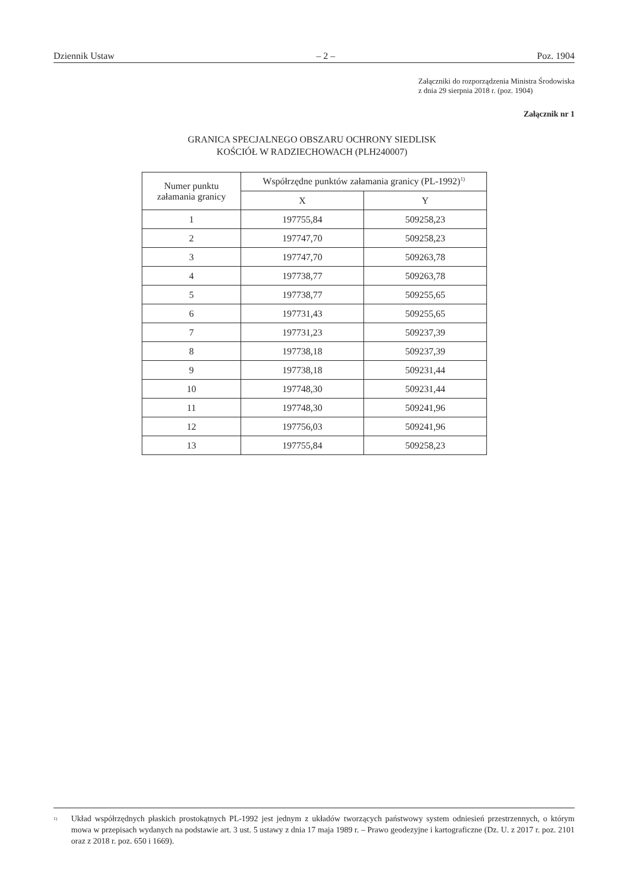Dziennik Ustaw – 2 – Poz. 1904
Załączniki do rozporządzenia Ministra Środowiska
z dnia 29 sierpnia 2018 r. (poz. 1904)
Załącznik nr 1
GRANICA SPECJALNEGO OBSZARU OCHRONY SIEDLISK
KOŚCIÓŁ W RADZIECHOWACH (PLH240007)
| Numer punktu załamania granicy | Współrzędne punktów załamania granicy (PL-1992)<sup>1)</sup> | |
| --- | --- | --- |
| | X | Y |
| 1 | 197755,84 | 509258,23 |
| 2 | 197747,70 | 509258,23 |
| 3 | 197747,70 | 509263,78 |
| 4 | 197738,77 | 509263,78 |
| 5 | 197738,77 | 509255,65 |
| 6 | 197731,43 | 509255,65 |
| 7 | 197731,23 | 509237,39 |
| 8 | 197738,18 | 509237,39 |
| 9 | 197738,18 | 509231,44 |
| 10 | 197748,30 | 509231,44 |
| 11 | 197748,30 | 509241,96 |
| 12 | 197756,03 | 509241,96 |
| 13 | 197755,84 | 509258,23 |
<sup>1)</sup> Układ współrzędnych płaskich prostokątnych PL-1992 jest jednym z układów tworzących państwowy system odniesień przestrzennych, o którym mowa w przepisach wydanych na podstawie art. 3 ust. 5 ustawy z dnia 17 maja 1989 r. – Prawo geodezyjne i kartograficzne (Dz. U. z 2017 r. poz. 2101 oraz z 2018 r. poz. 650 i 1669).